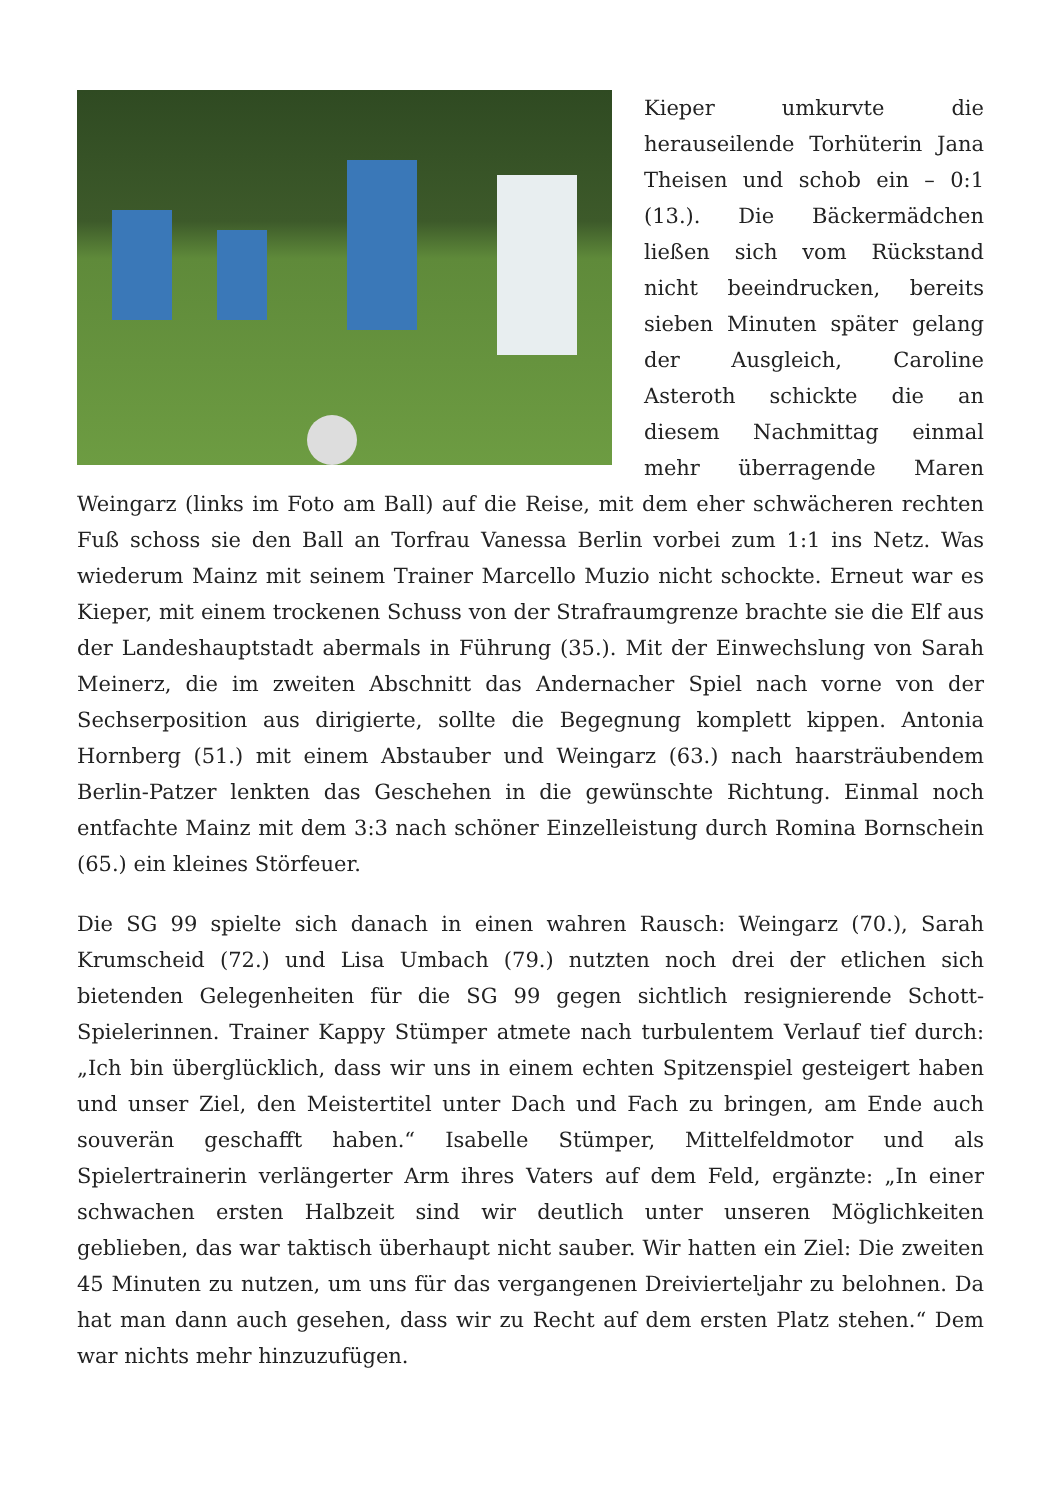Kieper umkurvte die herauseilende Torhüterin Jana Theisen und schob ein – 0:1 (13.). Die Bäckermädchen ließen sich vom Rückstand nicht beeindrucken, bereits sieben Minuten später gelang der Ausgleich, Caroline Asteroth schickte die an diesem Nachmittag einmal mehr überragende Maren Weingarz (links im Foto am Ball) auf die Reise, mit dem eher schwächeren rechten Fuß schoss sie den Ball an Torfrau Vanessa Berlin vorbei zum 1:1 ins Netz. Was wiederum Mainz mit seinem Trainer Marcello Muzio nicht schockte. Erneut war es Kieper, mit einem trockenen Schuss von der Strafraumgrenze brachte sie die Elf aus der Landeshauptstadt abermals in Führung (35.). Mit der Einwechslung von Sarah Meinerz, die im zweiten Abschnitt das Andernacher Spiel nach vorne von der Sechserposition aus dirigierte, sollte die Begegnung komplett kippen. Antonia Hornberg (51.) mit einem Abstauber und Weingarz (63.) nach haarsträubendem Berlin-Patzer lenkten das Geschehen in die gewünschte Richtung. Einmal noch entfachte Mainz mit dem 3:3 nach schöner Einzelleistung durch Romina Bornschein (65.) ein kleines Störfeuer.
Die SG 99 spielte sich danach in einen wahren Rausch: Weingarz (70.), Sarah Krumscheid (72.) und Lisa Umbach (79.) nutzten noch drei der etlichen sich bietenden Gelegenheiten für die SG 99 gegen sichtlich resignierende Schott-Spielerinnen. Trainer Kappy Stümper atmete nach turbulentem Verlauf tief durch: „Ich bin überglücklich, dass wir uns in einem echten Spitzenspiel gesteigert haben und unser Ziel, den Meistertitel unter Dach und Fach zu bringen, am Ende auch souverän geschafft haben.“ Isabelle Stümper, Mittelfeldmotor und als Spielertrainerin verlängerter Arm ihres Vaters auf dem Feld, ergänzte: „In einer schwachen ersten Halbzeit sind wir deutlich unter unseren Möglichkeiten geblieben, das war taktisch überhaupt nicht sauber. Wir hatten ein Ziel: Die zweiten 45 Minuten zu nutzen, um uns für das vergangenen Dreivierteljahr zu belohnen. Da hat man dann auch gesehen, dass wir zu Recht auf dem ersten Platz stehen.“ Dem war nichts mehr hinzuzufügen.